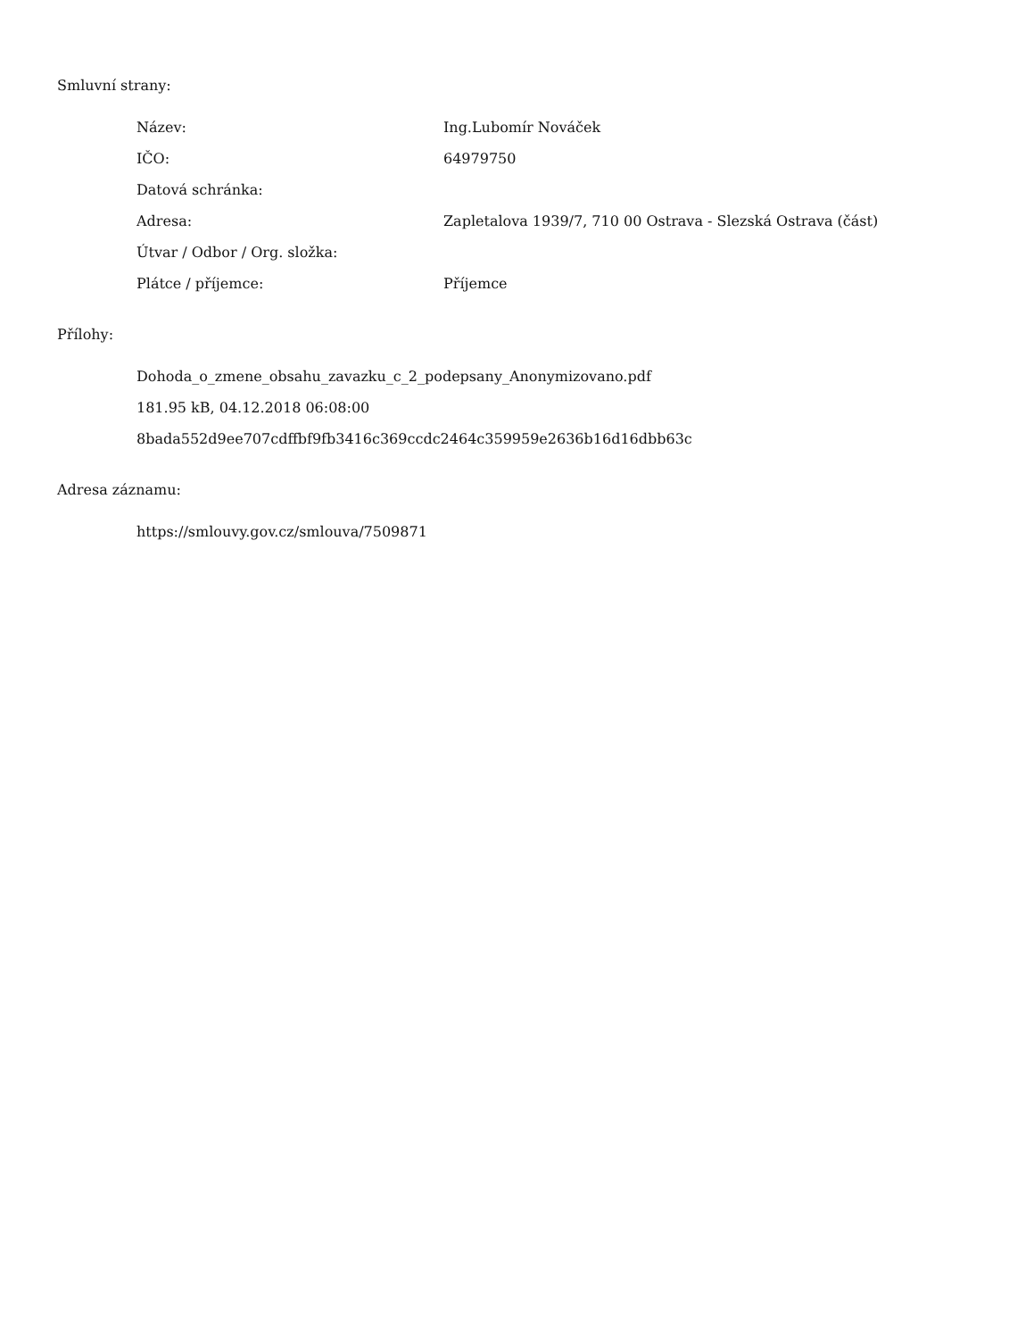Smluvní strany:
| Název: | Ing.Lubomír Nováček |
| IČO: | 64979750 |
| Datová schránka: | |
| Adresa: | Zapletalova 1939/7, 710 00 Ostrava - Slezská Ostrava (část) |
| Útvar / Odbor / Org. složka: | |
| Plátce / příjemce: | Příjemce |
Přílohy:
Dohoda_o_zmene_obsahu_zavazku_c_2_podepsany_Anonymizovano.pdf
181.95 kB, 04.12.2018 06:08:00
8bada552d9ee707cdffbf9fb3416c369ccdc2464c359959e2636b16d16dbb63c
Adresa záznamu:
https://smlouvy.gov.cz/smlouva/7509871